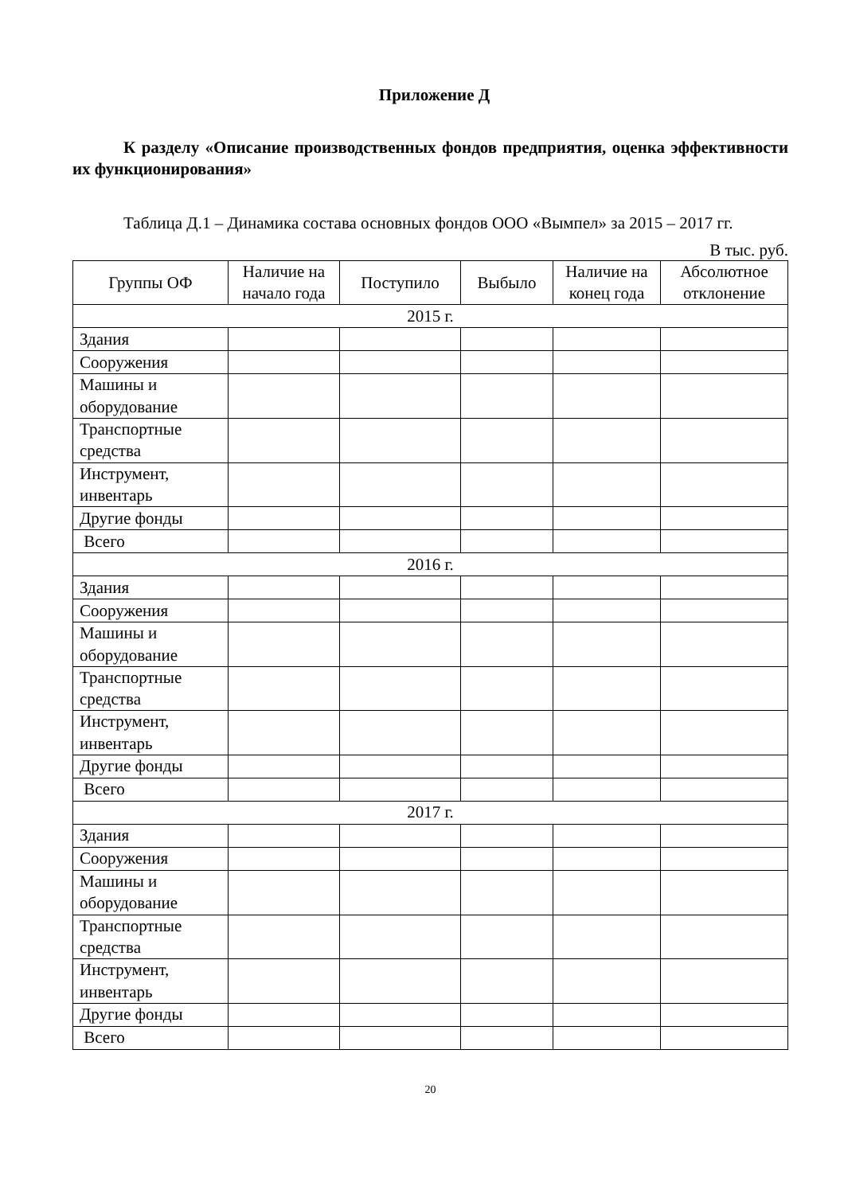Приложение Д
К разделу «Описание производственных фондов предприятия, оценка эффективности их функционирования»
Таблица Д.1 – Динамика состава основных фондов ООО «Вымпел» за 2015 – 2017 гг.
В тыс. руб.
| Группы ОФ | Наличие на начало года | Поступило | Выбыло | Наличие на конец года | Абсолютное отклонение |
| --- | --- | --- | --- | --- | --- |
| 2015 г. | | | | | |
| Здания | | | | | |
| Сооружения | | | | | |
| Машины и оборудование | | | | | |
| Транспортные средства | | | | | |
| Инструмент, инвентарь | | | | | |
| Другие фонды | | | | | |
| Всего | | | | | |
| 2016 г. | | | | | |
| Здания | | | | | |
| Сооружения | | | | | |
| Машины и оборудование | | | | | |
| Транспортные средства | | | | | |
| Инструмент, инвентарь | | | | | |
| Другие фонды | | | | | |
| Всего | | | | | |
| 2017 г. | | | | | |
| Здания | | | | | |
| Сооружения | | | | | |
| Машины и оборудование | | | | | |
| Транспортные средства | | | | | |
| Инструмент, инвентарь | | | | | |
| Другие фонды | | | | | |
| Всего | | | | | |
20